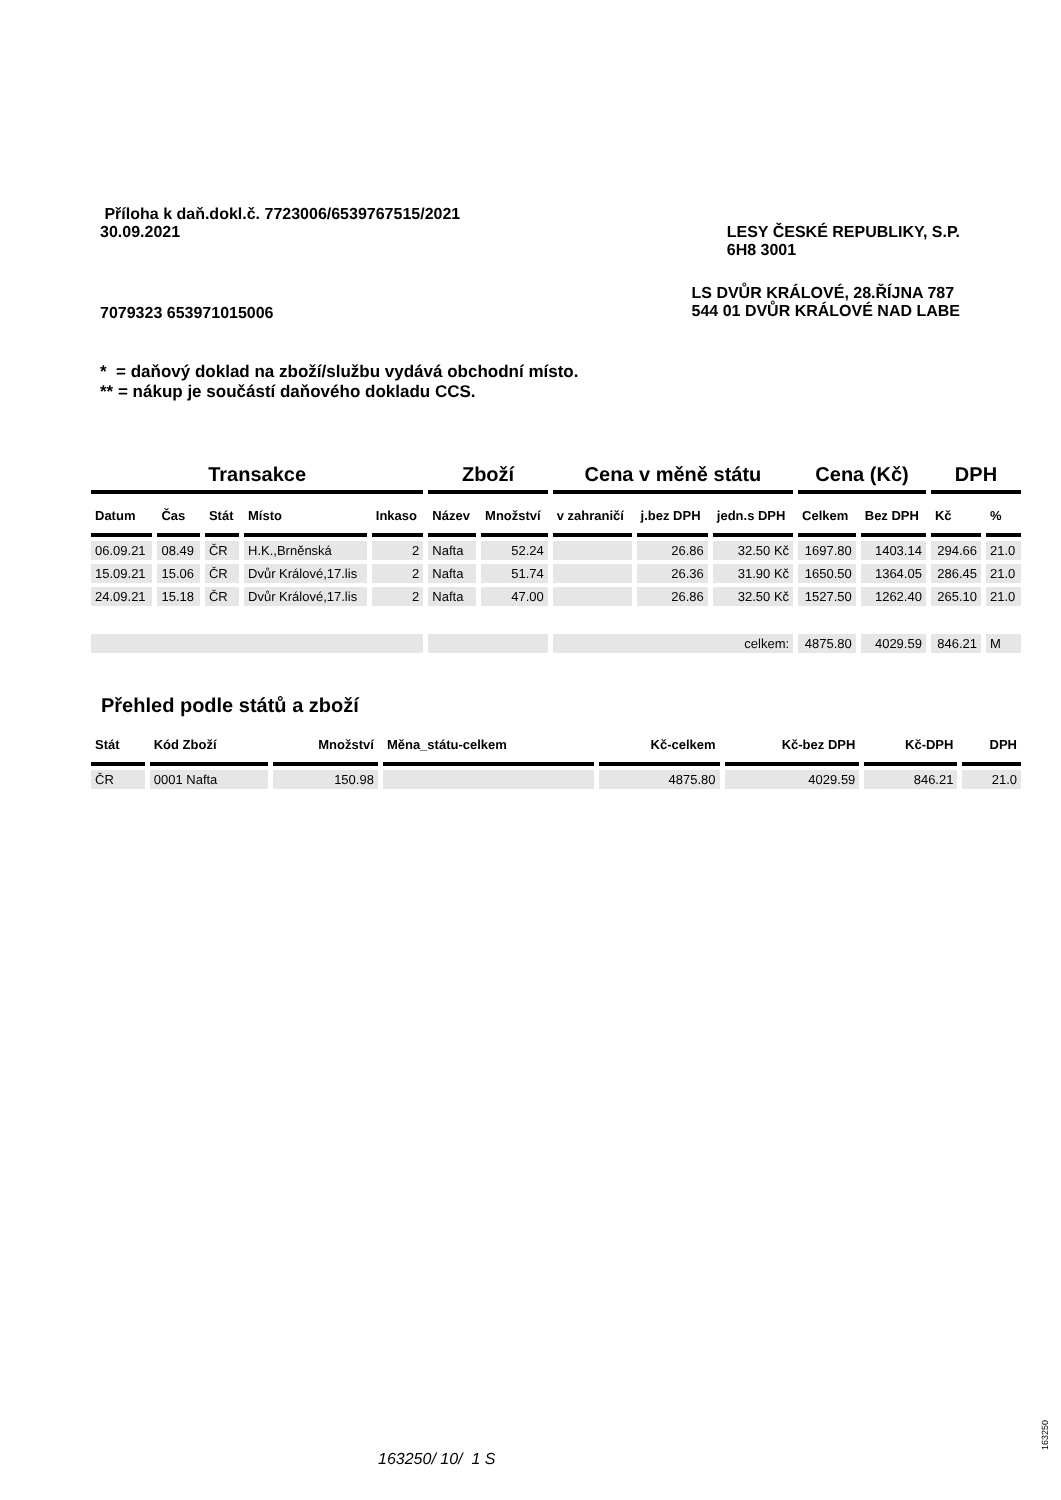Příloha k daň.dokl.č. 7723006/6539767515/2021
30.09.2021 LESY ČESKÉ REPUBLIKY, S.P.
6H8 3001
7079323 653971015006
LS DVŮR KRÁLOVÉ, 28.ŘÍJNA 787
544 01 DVŮR KRÁLOVÉ NAD LABE
* = daňový doklad na zboží/službu vydává obchodní místo.
** = nákup je součástí daňového dokladu CCS.
| Transakce | | | | | Zboží | | Cena v měně státu | | | Cena (Kč) | | DPH | |
| --- | --- | --- | --- | --- | --- | --- | --- | --- | --- | --- | --- | --- | --- |
| Datum | Čas | Stát | Místo | Inkaso | Název | Množství | v zahraničí | j.bez DPH | jedn.s DPH | Celkem | Bez DPH | Kč | % |
| 06.09.21 | 08.49 | ČR | H.K.,Brněnská | 2 | Nafta | 52.24 | | 26.86 | 32.50 Kč | 1697.80 | 1403.14 | 294.66 | 21.0 |
| 15.09.21 | 15.06 | ČR | Dvůr Králové,17.lis | 2 | Nafta | 51.74 | | 26.36 | 31.90 Kč | 1650.50 | 1364.05 | 286.45 | 21.0 |
| 24.09.21 | 15.18 | ČR | Dvůr Králové,17.lis | 2 | Nafta | 47.00 | | 26.86 | 32.50 Kč | 1527.50 | 1262.40 | 265.10 | 21.0 |
| | | | | | | | celkem: | | | 4875.80 | 4029.59 | 846.21 | M |
| Přehled podle států a zboží | | | | | | | |
| --- | --- | --- | --- | --- | --- | --- | --- |
| Stát | Kód Zboží | Množství | Měna_státu-celkem | Kč-celkem | Kč-bez DPH | Kč-DPH | DPH |
| ČR | 0001 Nafta | 150.98 | | 4875.80 | 4029.59 | 846.21 | 21.0 |
163250/ 10/ 1 S
163250